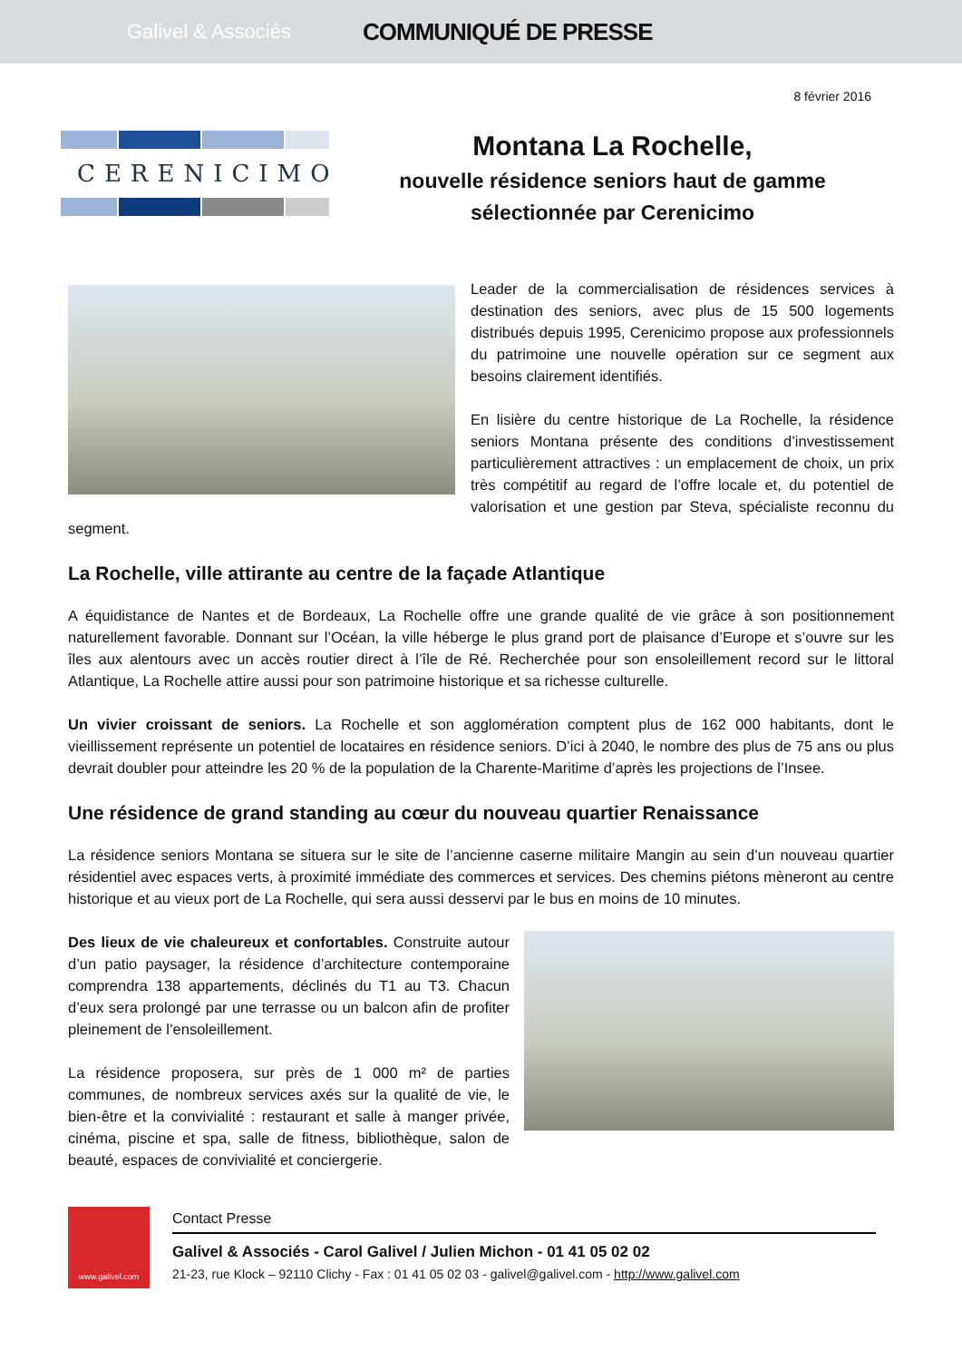Galivel & Associés
COMMUNIQUÉ DE PRESSE
8 février 2016
CERENICIMO
Montana La Rochelle,
nouvelle résidence seniors haut de gamme
sélectionnée par Cerenicimo
Leader de la commercialisation de résidences services à destination des seniors, avec plus de 15 500 logements distribués depuis 1995, Cerenicimo propose aux professionnels du patrimoine une nouvelle opération sur ce segment aux besoins clairement identifiés.
En lisière du centre historique de La Rochelle, la résidence seniors Montana présente des conditions d’investissement particulièrement attractives : un emplacement de choix, un prix très compétitif au regard de l’offre locale et, du potentiel de valorisation et une gestion par Steva, spécialiste reconnu du segment.
La Rochelle, ville attirante au centre de la façade Atlantique
A équidistance de Nantes et de Bordeaux, La Rochelle offre une grande qualité de vie grâce à son positionnement naturellement favorable. Donnant sur l’Océan, la ville héberge le plus grand port de plaisance d’Europe et s’ouvre sur les îles aux alentours avec un accès routier direct à l’île de Ré. Recherchée pour son ensoleillement record sur le littoral Atlantique, La Rochelle attire aussi pour son patrimoine historique et sa richesse culturelle.
Un vivier croissant de seniors. La Rochelle et son agglomération comptent plus de 162 000 habitants, dont le vieillissement représente un potentiel de locataires en résidence seniors. D’ici à 2040, le nombre des plus de 75 ans ou plus devrait doubler pour atteindre les 20 % de la population de la Charente-Maritime d’après les projections de l’Insee.
Une résidence de grand standing au cœur du nouveau quartier Renaissance
La résidence seniors Montana se situera sur le site de l’ancienne caserne militaire Mangin au sein d’un nouveau quartier résidentiel avec espaces verts, à proximité immédiate des commerces et services. Des chemins piétons mèneront au centre historique et au vieux port de La Rochelle, qui sera aussi desservi par le bus en moins de 10 minutes.
Des lieux de vie chaleureux et confortables. Construite autour d’un patio paysager, la résidence d’architecture contemporaine comprendra 138 appartements, déclinés du T1 au T3. Chacun d’eux sera prolongé par une terrasse ou un balcon afin de profiter pleinement de l’ensoleillement.
La résidence proposera, sur près de 1 000 m² de parties communes, de nombreux services axés sur la qualité de vie, le bien-être et la convivialité : restaurant et salle à manger privée, cinéma, piscine et spa, salle de fitness, bibliothèque, salon de beauté, espaces de convivialité et conciergerie.
www.galivel.com
Contact Presse
Galivel & Associés - Carol Galivel / Julien Michon - 01 41 05 02 02
21-23, rue Klock – 92110 Clichy - Fax : 01 41 05 02 03 - galivel@galivel.com - http://www.galivel.com